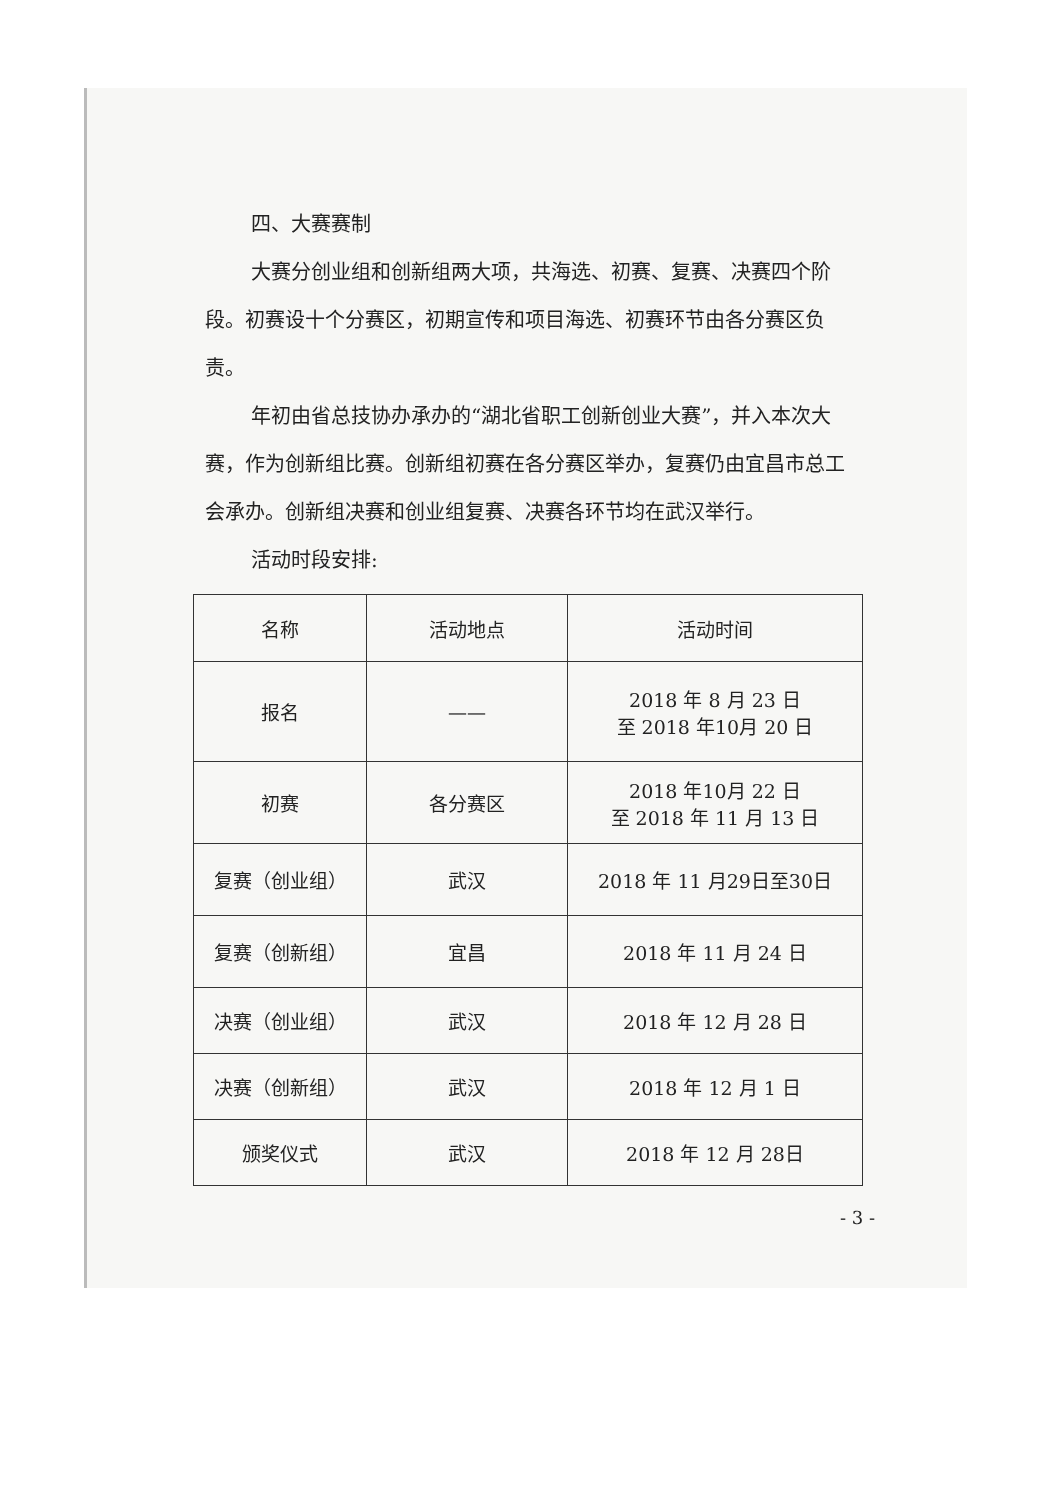四、大赛赛制
大赛分创业组和创新组两大项，共海选、初赛、复赛、决赛四个阶段。初赛设十个分赛区，初期宣传和项目海选、初赛环节由各分赛区负责。
年初由省总技协办承办的“湖北省职工创新创业大赛”，并入本次大赛，作为创新组比赛。创新组初赛在各分赛区举办，复赛仍由宜昌市总工会承办。创新组决赛和创业组复赛、决赛各环节均在武汉举行。
活动时段安排:
| 名称 | 活动地点 | 活动时间 |
| --- | --- | --- |
| 报名 | —— | 2018 年 8 月 23 日 至 2018 年10月 20 日 |
| 初赛 | 各分赛区 | 2018 年10月 22 日 至 2018 年 11 月 13 日 |
| 复赛（创业组） | 武汉 | 2018 年 11 月29日至30日 |
| 复赛（创新组） | 宜昌 | 2018 年 11 月 24 日 |
| 决赛（创业组） | 武汉 | 2018 年 12 月 28 日 |
| 决赛（创新组） | 武汉 | 2018 年 12 月 1 日 |
| 颁奖仪式 | 武汉 | 2018 年 12 月 28日 |
- 3 -